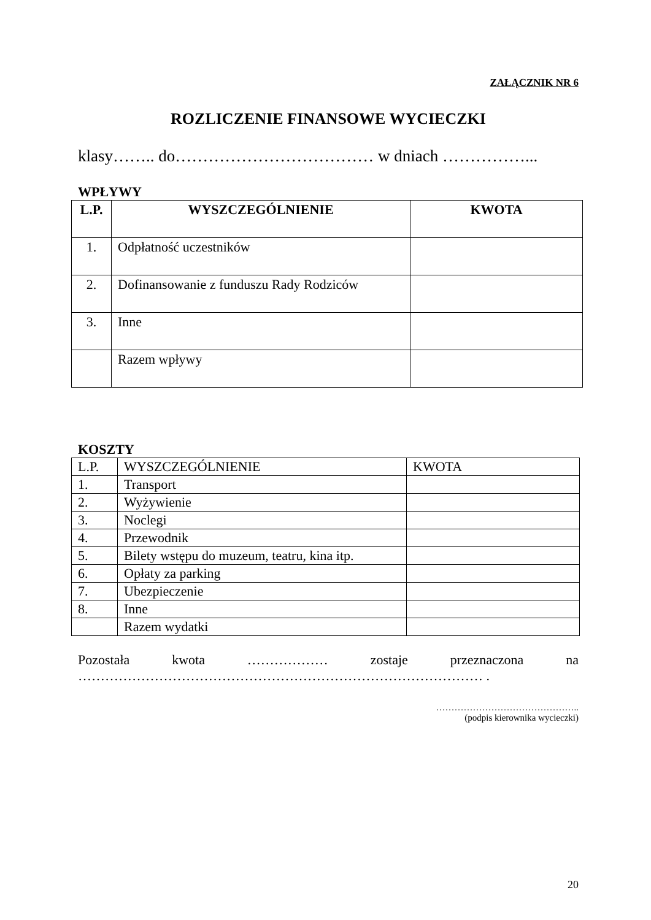ZAŁĄCZNIK NR 6
ROZLICZENIE FINANSOWE WYCIECZKI
klasy…….. do……………………………… w dniach ……………...
WPŁYWY
| L.P. | WYSZCZEGÓLNIENIE | KWOTA |
| --- | --- | --- |
| 1. | Odpłatność uczestników | |
| 2. | Dofinansowanie z funduszu Rady Rodziców | |
| 3. | Inne | |
| | Razem wpływy | |
KOSZTY
| L.P. | WYSZCZEGÓLNIENIE | KWOTA |
| 1. | Transport | |
| 2. | Wyżywienie | |
| 3. | Noclegi | |
| 4. | Przewodnik | |
| 5. | Bilety wstępu do muzeum, teatru, kina itp. | |
| 6. | Opłaty za parking | |
| 7. | Ubezpieczenie | |
| 8. | Inne | |
| | Razem wydatki | |
Pozostała kwota ……………… zostaje przeznaczona na
……………………………………………………………………………… .
………………………………………..
(podpis kierownika wycieczki)
20